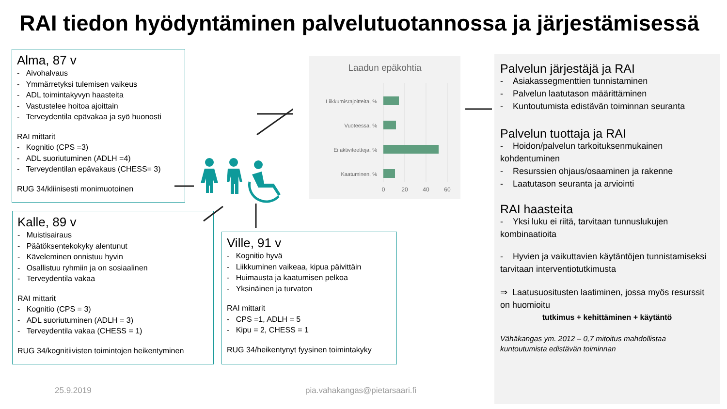RAI tiedon hyödyntäminen palvelutuotannossa ja järjestämisessä
Alma, 87 v
- Aivohalvaus
- Ymmärretyksi tulemisen vaikeus
- ADL toimintakyvyn haasteita
- Vastustelee hoitoa ajoittain
- Terveydentila epävakaa ja syö huonosti
RAI mittarit
- Kognitio (CPS =3)
- ADL suoriutuminen (ADLH =4)
- Terveydentilan epävakaus (CHESS= 3)
RUG 34/kliinisesti monimuotoinen
Kalle, 89 v
- Muistisairaus
- Päätöksentekokyky alentunut
- Käveleminen onnistuu hyvin
- Osallistuu ryhmiin ja on sosiaalinen
- Terveydentila vakaa
RAI mittarit
- Kognitio (CPS = 3)
- ADL suoriutuminen (ADLH = 3)
- Terveydentila vakaa (CHESS = 1)
RUG 34/kognitiivisten toimintojen heikentyminen
Ville, 91 v
- Kognitio hyvä
- Liikkuminen vaikeaa, kipua päivittäin
- Huimausta ja kaatumisen pelkoa
- Yksinäinen ja turvaton
RAI mittarit
- CPS =1, ADLH = 5
- Kipu = 2, CHESS = 1
RUG 34/heikentynyt fyysinen toimintakyky
Laadun epäkohtia
Liikkumisrajoitteita, %
Vuoteessa, %
Ei aktiviteetteja, %
Kaatuminen, %
0
20
40
60
Palvelun järjestäjä ja RAI
- Asiakassegmenttien tunnistaminen
- Palvelun laatutason määrittäminen
- Kuntoutumista edistävän toiminnan seuranta
Palvelun tuottaja ja RAI
- Hoidon/palvelun tarkoituksenmukainen kohdentuminen
- Resurssien ohjaus/osaaminen ja rakenne
- Laatutason seuranta ja arviointi
RAI haasteita
- Yksi luku ei riitä, tarvitaan tunnuslukujen kombinaatioita
- Hyvien ja vaikuttavien käytäntöjen tunnistamiseksi tarvitaan interventiotutkimusta
⇒ Laatusuositusten laatiminen, jossa myös resurssit on huomioitu
tutkimus + kehittäminen + käytäntö
Vähäkangas ym. 2012 – 0,7 mitoitus mahdollistaa kuntoutumista edistävän toiminnan
25.9.2019 pia.vahakangas@pietarsaari.fi